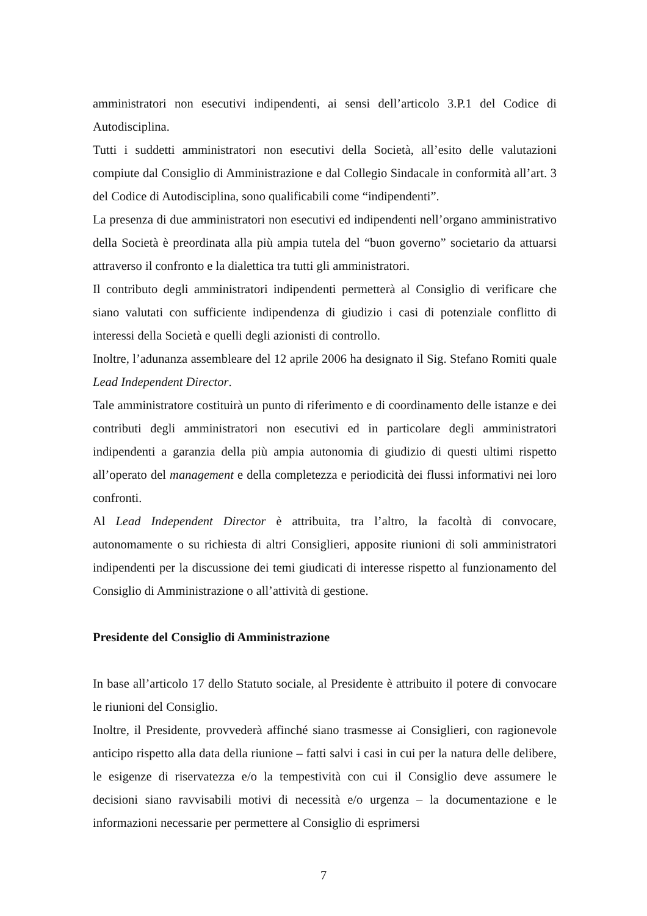amministratori non esecutivi indipendenti, ai sensi dell’articolo 3.P.1 del Codice di Autodisciplina.
Tutti i suddetti amministratori non esecutivi della Società, all’esito delle valutazioni compiute dal Consiglio di Amministrazione e dal Collegio Sindacale in conformità all’art. 3 del Codice di Autodisciplina, sono qualificabili come “indipendenti”.
La presenza di due amministratori non esecutivi ed indipendenti nell’organo amministrativo della Società è preordinata alla più ampia tutela del “buon governo” societario da attuarsi attraverso il confronto e la dialettica tra tutti gli amministratori.
Il contributo degli amministratori indipendenti permetterà al Consiglio di verificare che siano valutati con sufficiente indipendenza di giudizio i casi di potenziale conflitto di interessi della Società e quelli degli azionisti di controllo.
Inoltre, l’adunanza assembleare del 12 aprile 2006 ha designato il Sig. Stefano Romiti quale Lead Independent Director.
Tale amministratore costituirà un punto di riferimento e di coordinamento delle istanze e dei contributi degli amministratori non esecutivi ed in particolare degli amministratori indipendenti a garanzia della più ampia autonomia di giudizio di questi ultimi rispetto all’operato del management e della completezza e periodicità dei flussi informativi nei loro confronti.
Al Lead Independent Director è attribuita, tra l’altro, la facoltà di convocare, autonomamente o su richiesta di altri Consiglieri, apposite riunioni di soli amministratori indipendenti per la discussione dei temi giudicati di interesse rispetto al funzionamento del Consiglio di Amministrazione o all’attività di gestione.
Presidente del Consiglio di Amministrazione
In base all’articolo 17 dello Statuto sociale, al Presidente è attribuito il potere di convocare le riunioni del Consiglio.
Inoltre, il Presidente, provvederà affinché siano trasmesse ai Consiglieri, con ragionevole anticipo rispetto alla data della riunione – fatti salvi i casi in cui per la natura delle delibere, le esigenze di riservatezza e/o la tempestività con cui il Consiglio deve assumere le decisioni siano ravvisabili motivi di necessità e/o urgenza – la documentazione e le informazioni necessarie per permettere al Consiglio di esprimersi
7